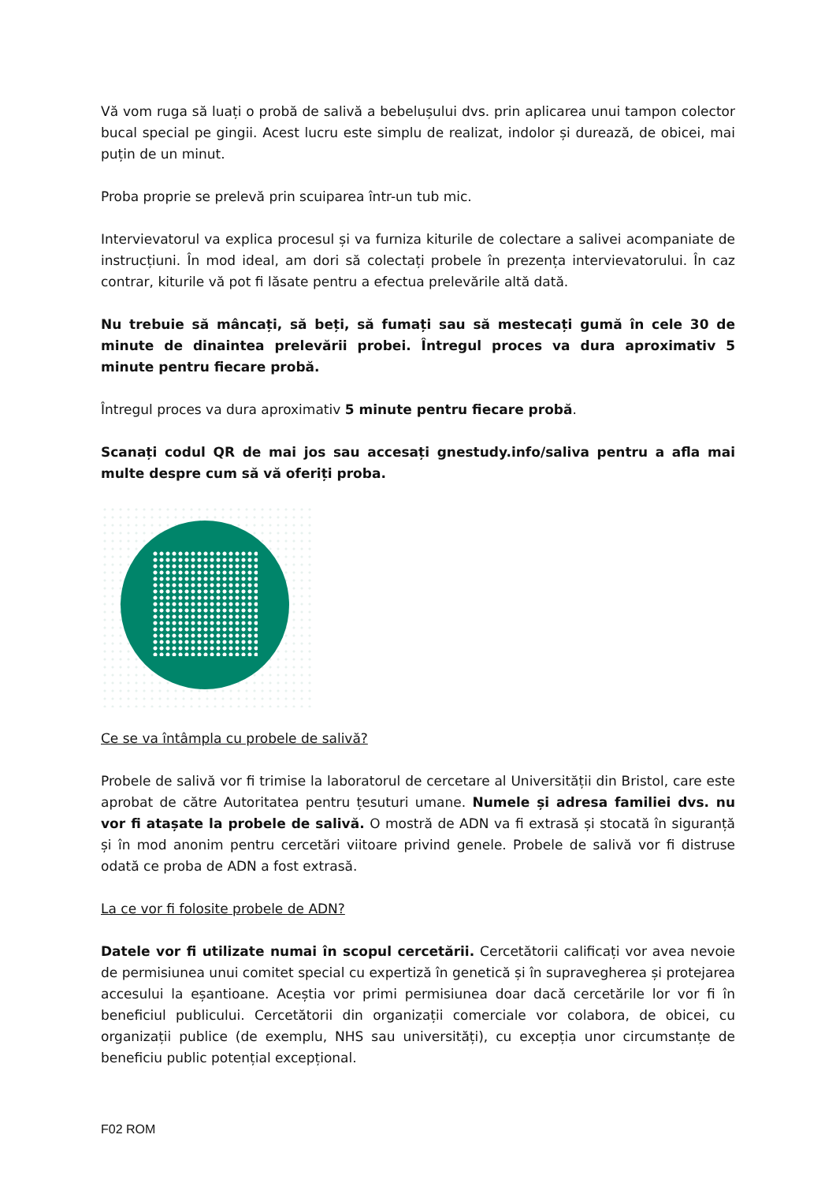Vă vom ruga să luați o probă de salivă a bebelușului dvs. prin aplicarea unui tampon colector bucal special pe gingii. Acest lucru este simplu de realizat, indolor și durează, de obicei, mai puțin de un minut.
Proba proprie se prelevă prin scuiparea într-un tub mic.
Intervievatorul va explica procesul și va furniza kiturile de colectare a salivei acompaniate de instrucțiuni. În mod ideal, am dori să colectați probele în prezența intervievatorului. În caz contrar, kiturile vă pot fi lăsate pentru a efectua prelevările altă dată.
Nu trebuie să mâncați, să beți, să fumați sau să mestecați gumă în cele 30 de minute de dinaintea prelevării probei. Întregul proces va dura aproximativ 5 minute pentru fiecare probă.
Întregul proces va dura aproximativ 5 minute pentru fiecare probă.
Scanați codul QR de mai jos sau accesați gnestudy.info/saliva pentru a afla mai multe despre cum să vă oferiți proba.
Ce se va întâmpla cu probele de salivă?
Probele de salivă vor fi trimise la laboratorul de cercetare al Universității din Bristol, care este aprobat de către Autoritatea pentru țesuturi umane. Numele și adresa familiei dvs. nu vor fi atașate la probele de salivă. O mostră de ADN va fi extrasă și stocată în siguranță și în mod anonim pentru cercetări viitoare privind genele. Probele de salivă vor fi distruse odată ce proba de ADN a fost extrasă.
La ce vor fi folosite probele de ADN?
Datele vor fi utilizate numai în scopul cercetării. Cercetătorii calificați vor avea nevoie de permisiunea unui comitet special cu expertiză în genetică și în supravegherea și protejarea accesului la eșantioane. Aceștia vor primi permisiunea doar dacă cercetările lor vor fi în beneficiul publicului. Cercetătorii din organizații comerciale vor colabora, de obicei, cu organizații publice (de exemplu, NHS sau universități), cu excepția unor circumstanțe de beneficiu public potențial excepțional.
F02 ROM